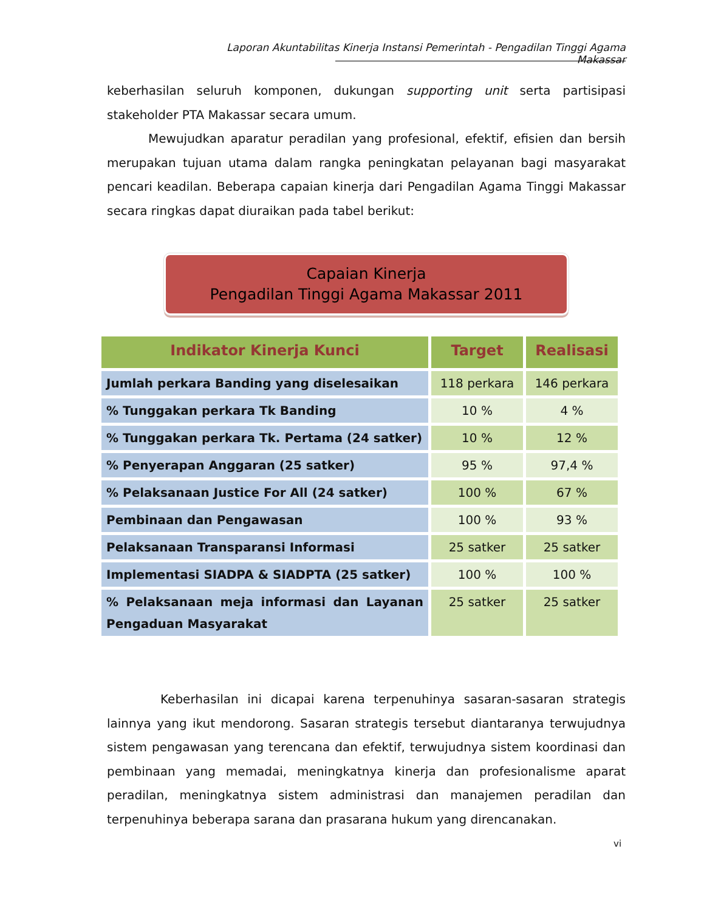Laporan Akuntabilitas Kinerja Instansi Pemerintah - Pengadilan Tinggi Agama Makassar
keberhasilan seluruh komponen, dukungan supporting unit serta partisipasi stakeholder PTA Makassar secara umum.
Mewujudkan aparatur peradilan yang profesional, efektif, efisien dan bersih merupakan tujuan utama dalam rangka peningkatan pelayanan bagi masyarakat pencari keadilan. Beberapa capaian kinerja dari Pengadilan Agama Tinggi Makassar secara ringkas dapat diuraikan pada tabel berikut:
Capaian Kinerja
Pengadilan Tinggi Agama Makassar 2011
| Indikator Kinerja Kunci | Target | Realisasi |
| --- | --- | --- |
| Jumlah perkara Banding yang diselesaikan | 118 perkara | 146 perkara |
| % Tunggakan perkara Tk Banding | 10 % | 4 % |
| % Tunggakan perkara Tk. Pertama (24 satker) | 10 % | 12 % |
| % Penyerapan Anggaran (25 satker) | 95 % | 97,4 % |
| % Pelaksanaan Justice For All (24 satker) | 100 % | 67 % |
| Pembinaan dan Pengawasan | 100 % | 93 % |
| Pelaksanaan Transparansi Informasi | 25 satker | 25 satker |
| Implementasi SIADPA & SIADPTA (25 satker) | 100 % | 100 % |
| % Pelaksanaan meja informasi dan Layanan Pengaduan Masyarakat | 25 satker | 25 satker |
Keberhasilan ini dicapai karena terpenuhinya sasaran-sasaran strategis lainnya yang ikut mendorong. Sasaran strategis tersebut diantaranya terwujudnya sistem pengawasan yang terencana dan efektif, terwujudnya sistem koordinasi dan pembinaan yang memadai, meningkatnya kinerja dan profesionalisme aparat peradilan, meningkatnya sistem administrasi dan manajemen peradilan dan terpenuhinya beberapa sarana dan prasarana hukum yang direncanakan.
vi